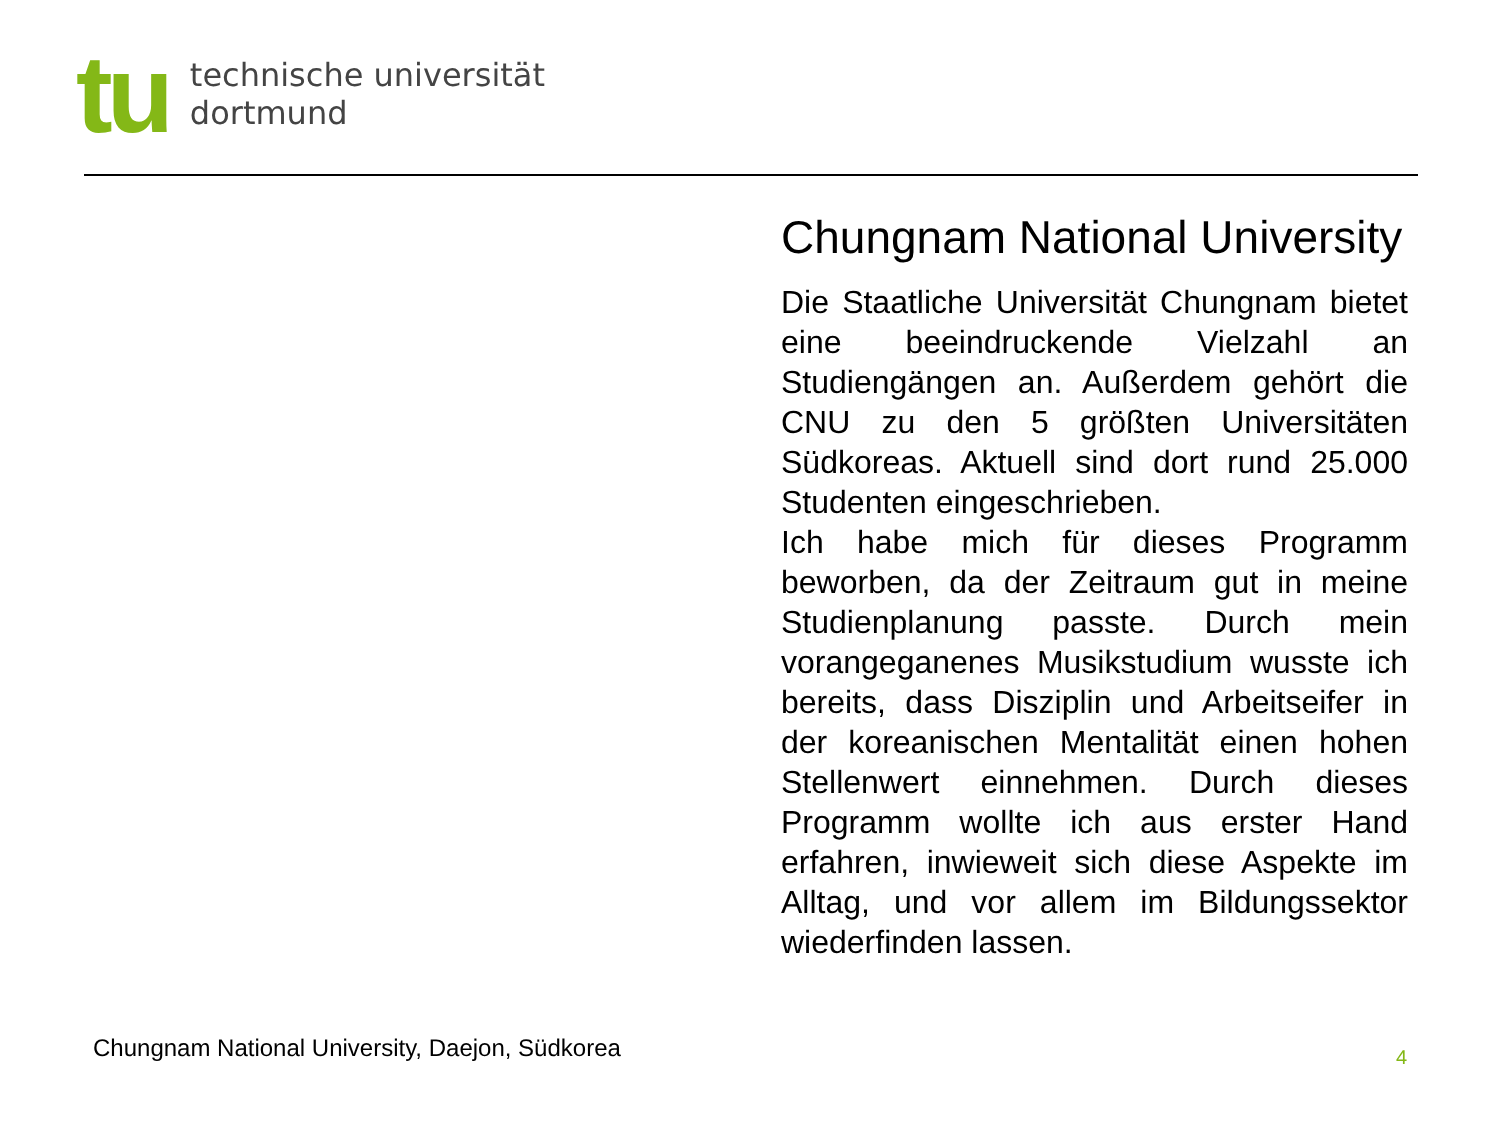tu
technische universität
dortmund
Chungnam National University
Die Staatliche Universität Chungnam bietet eine beeindruckende Vielzahl an Studiengängen an. Außerdem gehört die CNU zu den 5 größten Universitäten Südkoreas. Aktuell sind dort rund 25.000 Studenten eingeschrieben.
Ich habe mich für dieses Programm beworben, da der Zeitraum gut in meine Studienplanung passte. Durch mein vorangeganenes Musikstudium wusste ich bereits, dass Disziplin und Arbeitseifer in der koreanischen Mentalität einen hohen Stellenwert einnehmen. Durch dieses Programm wollte ich aus erster Hand erfahren, inwieweit sich diese Aspekte im Alltag, und vor allem im Bildungssektor wiederfinden lassen.
Chungnam National University, Daejon, Südkorea
4